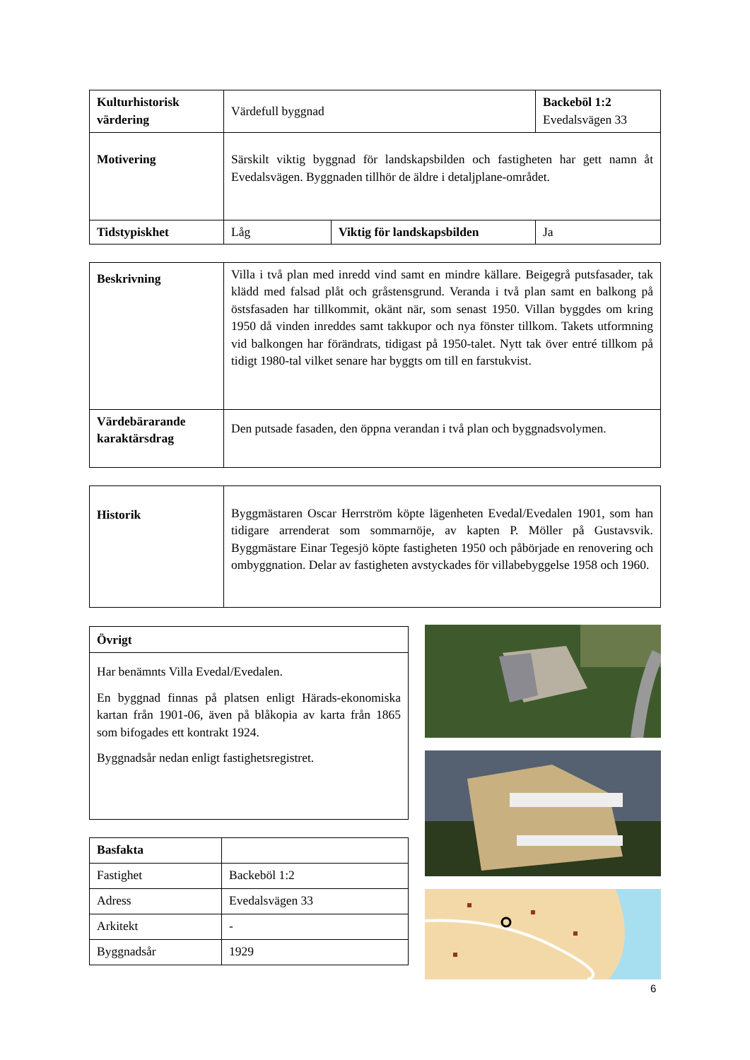| Kulturhistorisk värdering | Värdefull byggnad | | Backeböl 1:2 Evedalsvägen 33 |
| Motivering | Särskilt viktig byggnad för landskapsbilden och fastigheten har gett namn åt Evedalsvägen. Byggnaden tillhör de äldre i detaljplane-området. | | |
| Tidstypiskhet | Låg | Viktig för landskapsbilden | Ja |
| Beskrivning | Villa i två plan med inredd vind samt en mindre källare. Beigegrå putsfasader, tak klädd med falsad plåt och gråstensgrund. Veranda i två plan samt en balkong på östsfasaden har tillkommit, okänt när, som senast 1950. Villan byggdes om kring 1950 då vinden inreddes samt takkupor och nya fönster tillkom. Takets utformning vid balkongen har förändrats, tidigast på 1950-talet. Nytt tak över entré tillkom på tidigt 1980-tal vilket senare har byggts om till en farstukvist. |
| Värdebärarande karaktärsdrag | Den putsade fasaden, den öppna verandan i två plan och byggnadsvolymen. |
| Historik | Byggmästaren Oscar Herrström köpte lägenheten Evedal/Evedalen 1901, som han tidigare arrenderat som sommarnöje, av kapten P. Möller på Gustavsvik. Byggmästare Einar Tegesjö köpte fastigheten 1950 och påbörjade en renovering och ombyggnation. Delar av fastigheten avstyckades för villabebyggelse 1958 och 1960. |
| Övrigt |
| --- |
| Har benämnts Villa Evedal/Evedalen. En byggnad finnas på platsen enligt Härads-ekonomiska kartan från 1901-06, även på blåkopia av karta från 1865 som bifogades ett kontrakt 1924. Byggnadsår nedan enligt fastighetsregistret. |
| Basfakta | |
| Fastighet | Backeböl 1:2 |
| Adress | Evedalsvägen 33 |
| Arkitekt | - |
| Byggnadsår | 1929 |
6